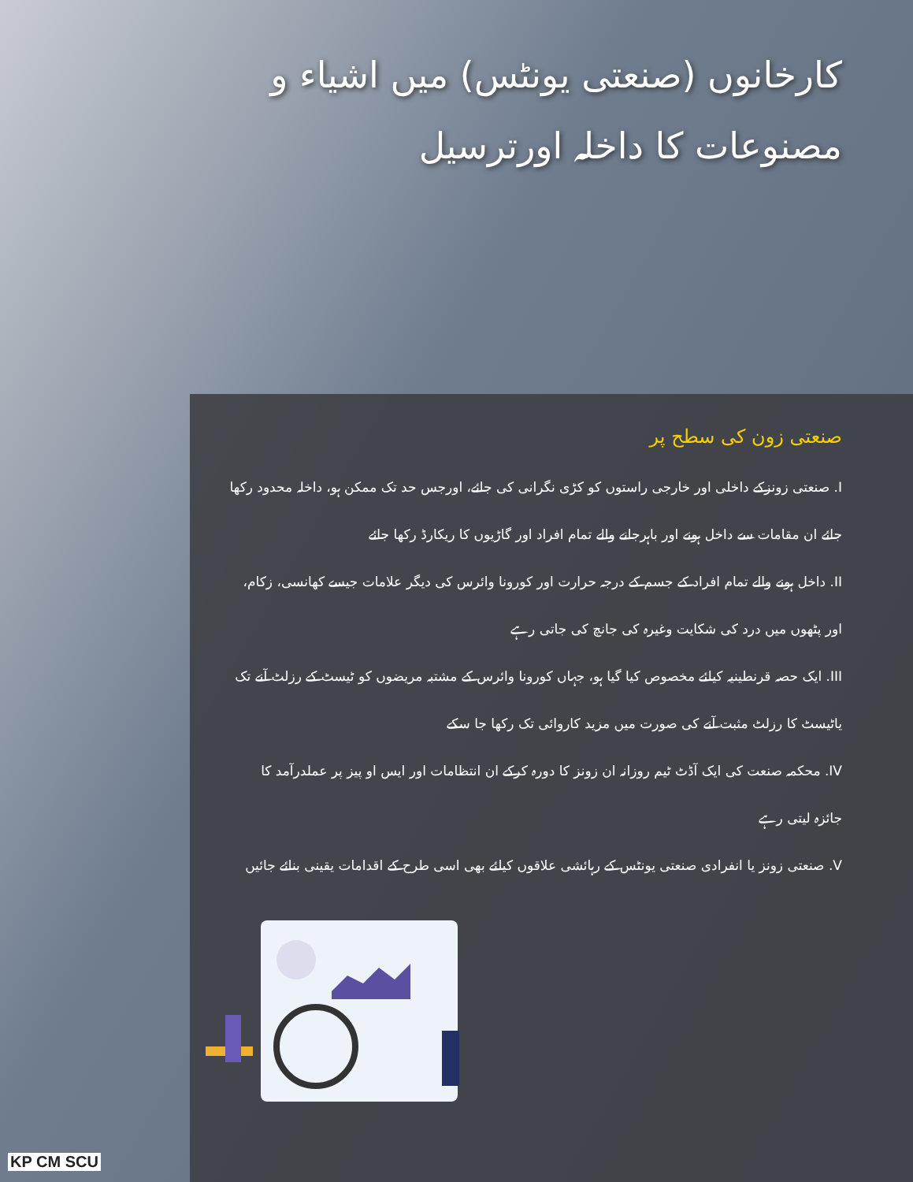کارخانوں (صنعتی یونٹس) میں اشیاء و مصنوعات کا داخلہ اورترسیل
صنعتی زون کی سطح پر
I. صنعتی زونزکے داخلی اور خارجی راستوں کو کڑی نگرانی کی جائے، اورجس حد تک ممکن ہو، داخلہ محدود رکھا جائے ان مقامات سے داخل ہونے اور باہرجانے والے تمام افراد اور گاڑیوں کا ریکارڈ رکھا جائے
II. داخل ہونے والے تمام افراد کے جسم کے درجہ حرارت اور کورونا وائرس کی دیگر علامات جیسے کھانسی، زکام، اور پٹھوں میں درد کی شکایت وغیرہ کی جانچ کی جاتی رہے
III. ایک حصہ قرنطینیہ کیلئے مخصوص کیا گیا ہو، جہاں کورونا وائرس کے مشتبہ مریضوں کو ٹیسٹ کے رزلٹ آنے تک یاٹیسٹ کا رزلٹ مثبت آنے کی صورت میں مزید کاروائی تک رکھا جا سکے
IV. محکمہ صنعت کی ایک آڈٹ ٹیم روزانہ ان زونز کا دورہ کرکے ان انتظامات اور ایس او پیز پر عملدرآمد کا جائزہ لیتی رہے
V. صنعتی زونز یا انفرادی صنعتی یونٹس کے رہائشی علاقوں کیلئے بھی اسی طرح کے اقدامات یقینی بنائے جائیں
KP CM SCU